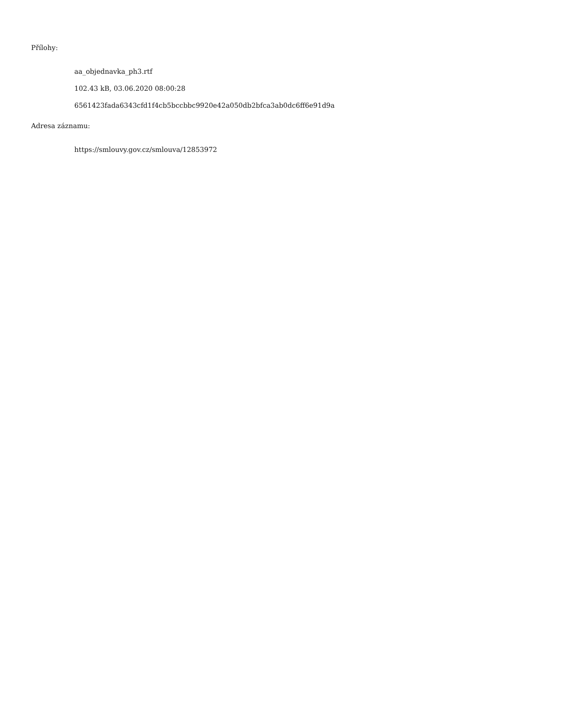Přílohy:
aa_objednavka_ph3.rtf
102.43 kB, 03.06.2020 08:00:28
6561423fada6343cfd1f4cb5bccbbc9920e42a050db2bfca3ab0dc6ff6e91d9a
Adresa záznamu:
https://smlouvy.gov.cz/smlouva/12853972